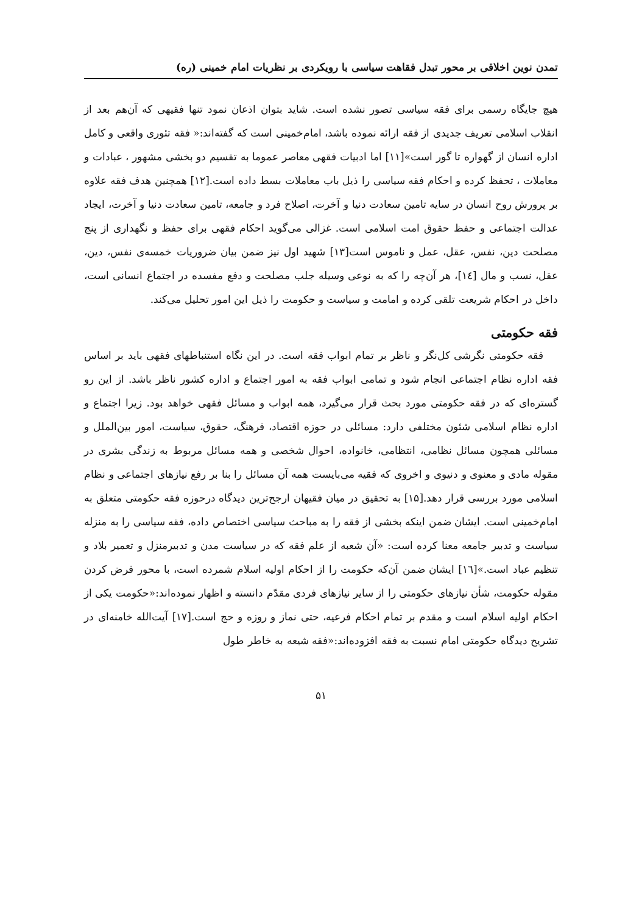تمدن نوین اخلاقی بر محور تبدل فقاهت سیاسی با رویکردی بر نظریات امام خمینی (ره)
هیچ جایگاه رسمی برای فقه سیاسی تصور نشده است. شاید بتوان اذعان نمود تنها فقیهی که آن‌هم بعد از انقلاب اسلامی تعریف جدیدی از فقه ارائه نموده باشد، امام‌خمینی است که گفته‌اند:« فقه تئوری واقعی و کامل اداره انسان از گهواره تا گور است»[۱۱] اما ادبیات فقهی معاصر عموما به تقسیم دو بخشی مشهور ، عبادات و معاملات ، تحفظ کرده و احکام فقه سیاسی را ذیل باب معاملات بسط داده است.[۱۲] همچنین هدف فقه علاوه بر پرورش روح انسان در سایه تامین سعادت دنیا و آخرت، اصلاح فرد و جامعه، تامین سعادت دنیا و آخرت، ایجاد عدالت اجتماعی و حفظ حقوق امت اسلامی است. غزالی می‌گوید احکام فقهی برای حفظ و نگهداری از پنج مصلحت دین، نفس، عقل، عمل و ناموس است[۱۳] شهید اول نیز ضمن بیان ضروریات خمسه‌ی نفس، دین، عقل، نسب و مال [۱٤]، هر آن‌چه را که به نوعی وسیله جلب مصلحت و دفع مفسده در اجتماع انسانی است، داخل در احکام شریعت تلقی کرده و امامت و سیاست و حکومت را ذیل این امور تحلیل می‌کند.
فقه حکومتی
فقه حکومتی نگرشی کل‌نگر و ناظر بر تمام ابواب فقه است. در این نگاه استنباطهای فقهی باید بر اساس فقه اداره نظام اجتماعی انجام شود و تمامی ابواب فقه به امور اجتماع و اداره کشور ناظر باشد. از این رو گستره‌ای که در فقه حکومتی مورد بحث قرار می‌گیرد، همه ابواب و مسائل فقهی خواهد بود. زیرا اجتماع و اداره نظام اسلامی شئون مختلفی دارد: مسائلی در حوزه اقتصاد، فرهنگ، حقوق، سیاست، امور بین‌الملل و مسائلی همچون مسائل نظامی، انتظامی، خانواده، احوال شخصی و همه مسائل مربوط به زندگی بشری در مقوله مادی و معنوی و دنیوی و اخروی که فقیه می‌بایست همه آن مسائل را بنا بر رفع نیازهای اجتماعی و نظام اسلامی مورد بررسی قرار دهد.[۱۵] به تحقیق در میان فقیهان ارجح‌ترین دیدگاه درحوزه فقه حکومتی متعلق به امام‌خمینی است. ایشان ضمن اینکه بخشی از فقه را به مباحث سیاسی اختصاص داده، فقه سیاسی را به منزله سیاست و تدبیر جامعه معنا کرده است: «آن شعبه از علم فقه که در سیاست مدن و تدبیرمنزل و تعمیر بلاد و تنظیم عباد است.»[۱٦] ایشان ضمن آن‌که حکومت را از احکام اولیه اسلام شمرده است، با محور فرض کردن مقوله حکومت، شأن نیازهای حکومتی را از سایر نیازهای فردی مقدّم دانسته و اظهار نموده‌اند:«حکومت یکی از احکام اولیه اسلام است و مقدم بر تمام احکام فرعیه، حتی نماز و روزه و حج است.[۱۷] آیت‌الله خامنه‌ای در تشریح دیدگاه حکومتی امام نسبت به فقه افزوده‌اند:«فقه شیعه به خاطر طول
۵۱